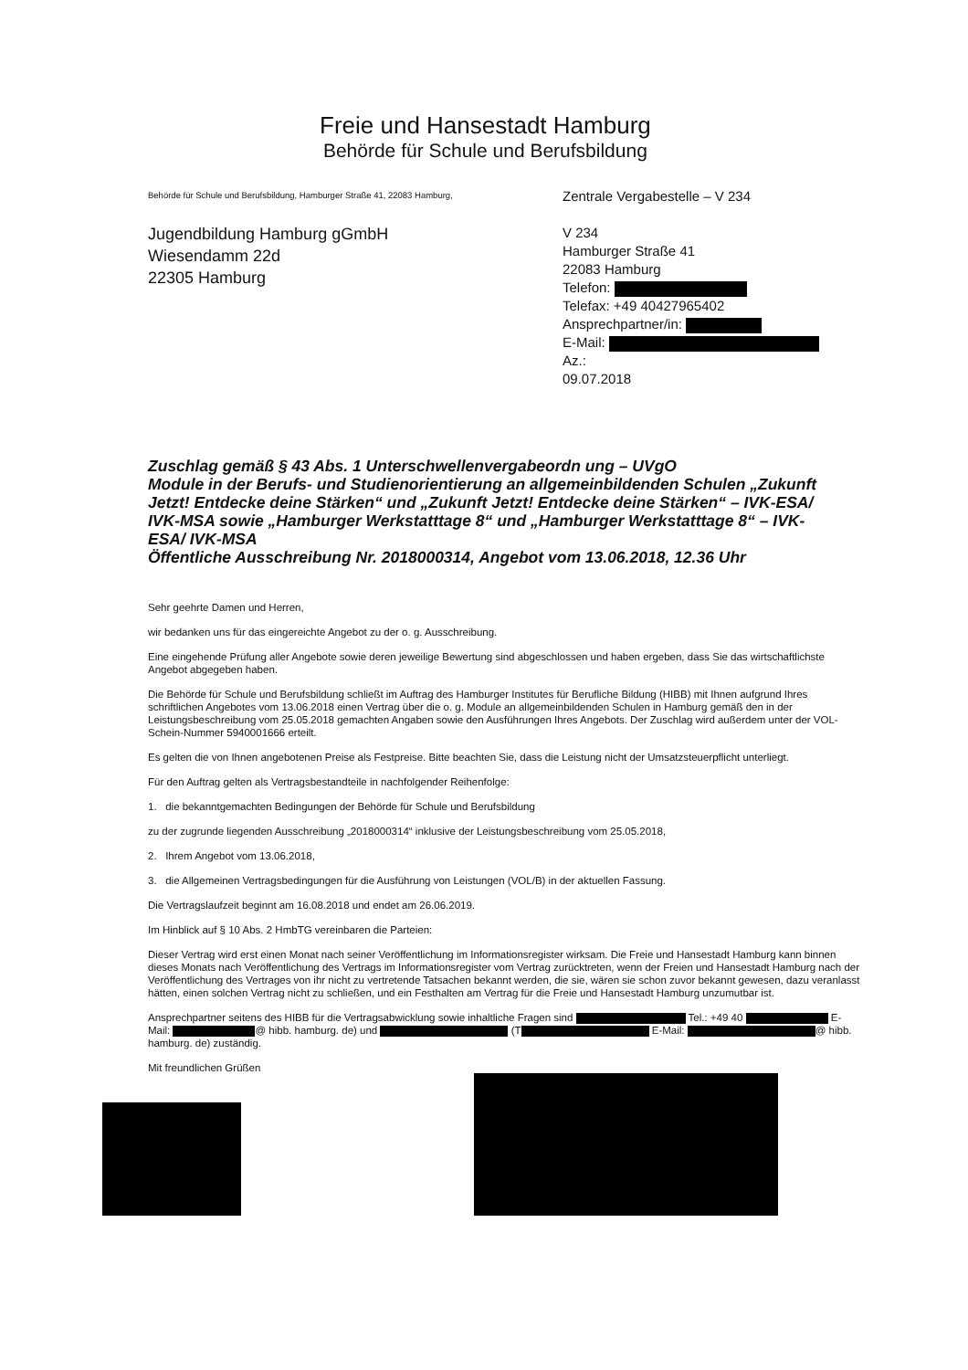Freie und Hansestadt Hamburg
Behörde für Schule und Berufsbildung
Behörde für Schule und Berufsbildung, Hamburger Straße 41, 22083 Hamburg,
Jugendbildung Hamburg gGmbH
Wiesendamm 22d
22305 Hamburg
Zentrale Vergabestelle – V 234
V 234
Hamburger Straße 41
22083 Hamburg
Telefon:
Telefax: +49 40427965402
Ansprechpartner/in:
E-Mail:
Az.:
09.07.2018
Zuschlag gemäß § 43 Abs. 1 Unterschwellenvergabeordn ung – UVgO
Module in der Berufs- und Studienorientierung an allgemeinbildenden Schulen „Zukunft Jetzt! Entdecke deine Stärken“ und „Zukunft Jetzt! Entdecke deine Stärken“ – IVK-ESA/ IVK-MSA sowie „Hamburger Werkstatttage 8“ und „Hamburger Werkstatttage 8“ – IVK-ESA/ IVK-MSA
Öffentliche Ausschreibung Nr. 2018000314, Angebot vom 13.06.2018, 12.36 Uhr
Sehr geehrte Damen und Herren,
wir bedanken uns für das eingereichte Angebot zu der o. g. Ausschreibung.
Eine eingehende Prüfung aller Angebote sowie deren jeweilige Bewertung sind abgeschlossen und haben ergeben, dass Sie das wirtschaftlichste Angebot abgegeben haben.
Die Behörde für Schule und Berufsbildung schließt im Auftrag des Hamburger Institutes für Berufliche Bildung (HIBB) mit Ihnen aufgrund Ihres schriftlichen Angebotes vom 13.06.2018 einen Vertrag über die o. g. Module an allgemeinbildenden Schulen in Hamburg gemäß den in der Leistungsbeschreibung vom 25.05.2018 gemachten Angaben sowie den Ausführungen Ihres Angebots. Der Zuschlag wird außerdem unter der VOL-Schein-Nummer 5940001666 erteilt.
Es gelten die von Ihnen angebotenen Preise als Festpreise. Bitte beachten Sie, dass die Leistung nicht der Umsatzsteuerpflicht unterliegt.
Für den Auftrag gelten als Vertragsbestandteile in nachfolgender Reihenfolge:
1. die bekanntgemachten Bedingungen der Behörde für Schule und Berufsbildung
zu der zugrunde liegenden Ausschreibung „2018000314“ inklusive der Leistungsbeschreibung vom 25.05.2018,
2. Ihrem Angebot vom 13.06.2018,
3. die Allgemeinen Vertragsbedingungen für die Ausführung von Leistungen (VOL/B) in der aktuellen Fassung.
Die Vertragslaufzeit beginnt am 16.08.2018 und endet am 26.06.2019.
Im Hinblick auf § 10 Abs. 2 HmbTG vereinbaren die Parteien:
Dieser Vertrag wird erst einen Monat nach seiner Veröffentlichung im Informationsregister wirksam. Die Freie und Hansestadt Hamburg kann binnen dieses Monats nach Veröffentlichung des Vertrags im Informationsregister vom Vertrag zurücktreten, wenn der Freien und Hansestadt Hamburg nach der Veröffentlichung des Vertrages von ihr nicht zu vertretende Tatsachen bekannt werden, die sie, wären sie schon zuvor bekannt gewesen, dazu veranlasst hätten, einen solchen Vertrag nicht zu schließen, und ein Festhalten am Vertrag für die Freie und Hansestadt Hamburg unzumutbar ist.
Ansprechpartner seitens des HIBB für die Vertragsabwicklung sowie inhaltliche Fragen sind Tel.: +49 40 E-Mail: @ hibb. hamburg. de) und (T E-Mail: @ hibb. hamburg. de) zuständig.
Mit freundlichen Grüßen